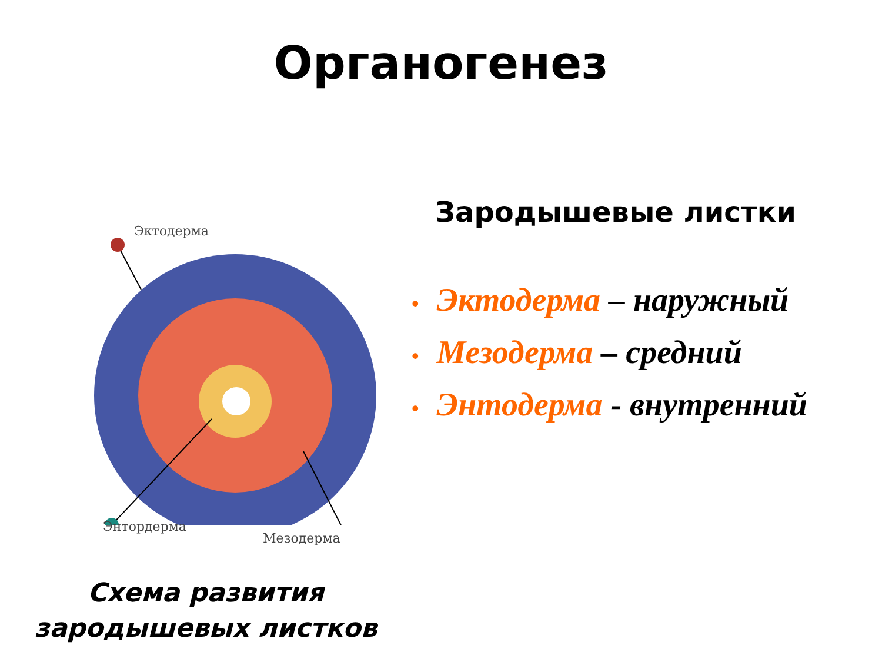Органогенез
Эктодерма
Энтордерма Мезодерма
Схема развития
зародышевых листков
Зародышевые листки
• Эктодерма – наружный
• Мезодерма – средний
• Энтодерма - внутренний